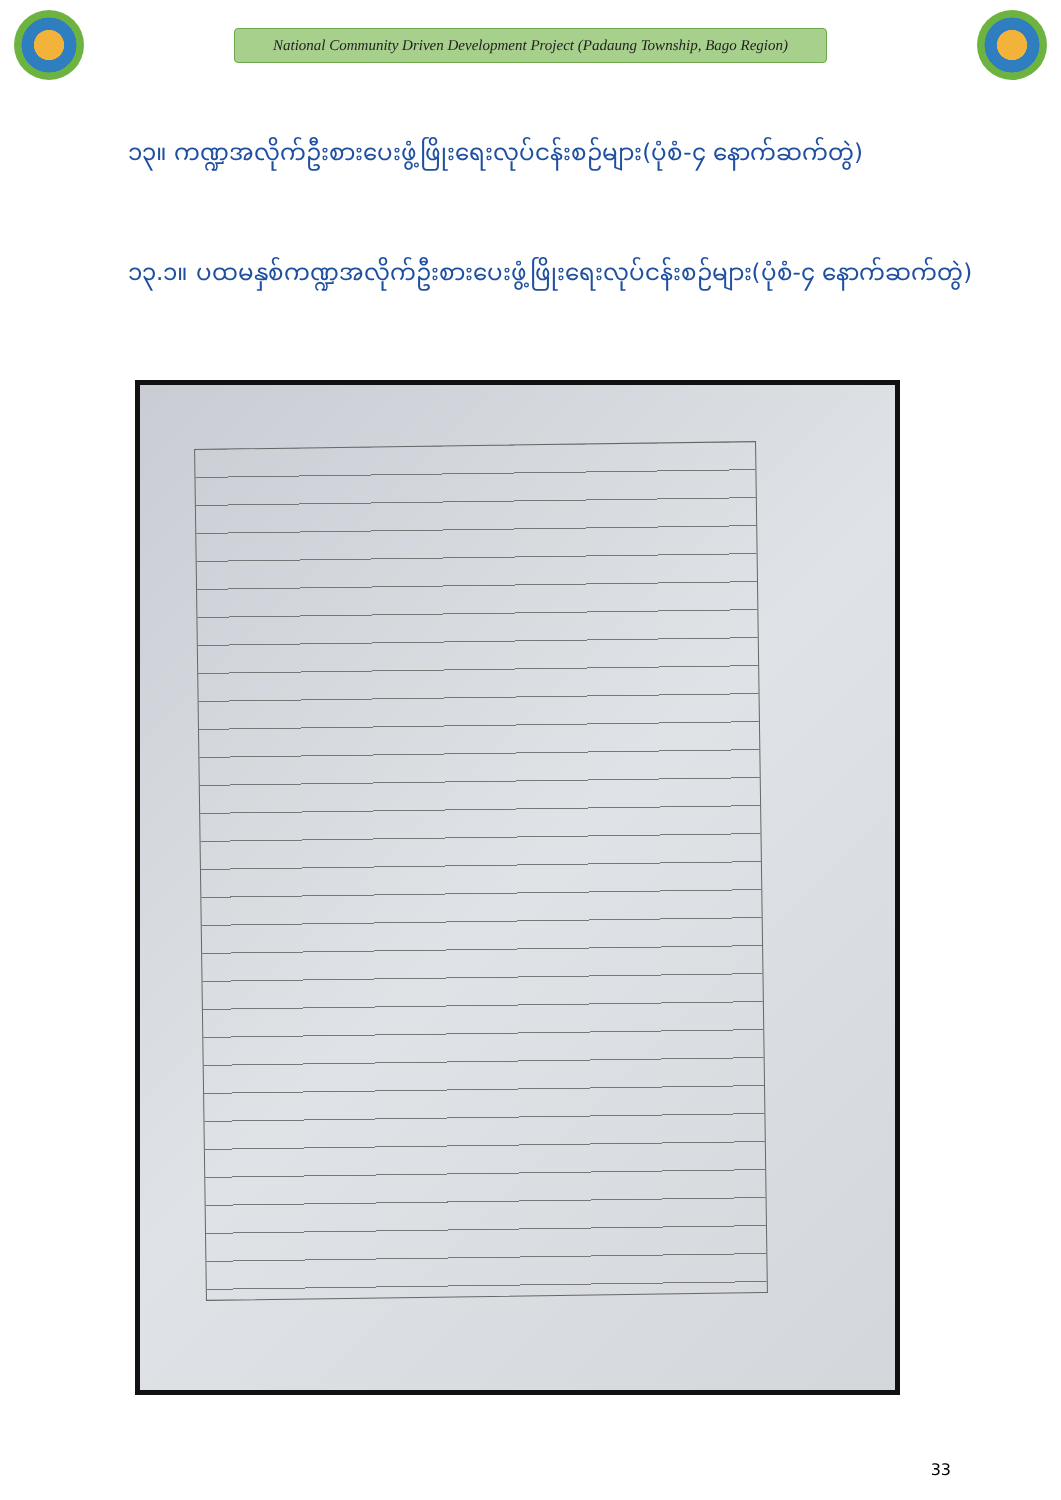National Community Driven Development Project (Padaung Township, Bago Region)
၁၃။ ကဏ္ဍအလိုက်ဦးစားပေးဖွံ့ဖြိုးရေးလုပ်ငန်းစဉ်များ(ပုံစံ-၄ နောက်ဆက်တွဲ)
၁၃.၁။ ပထမနှစ်ကဏ္ဍအလိုက်ဦးစားပေးဖွံ့ဖြိုးရေးလုပ်ငန်းစဉ်များ(ပုံစံ-၄ နောက်ဆက်တွဲ)
33